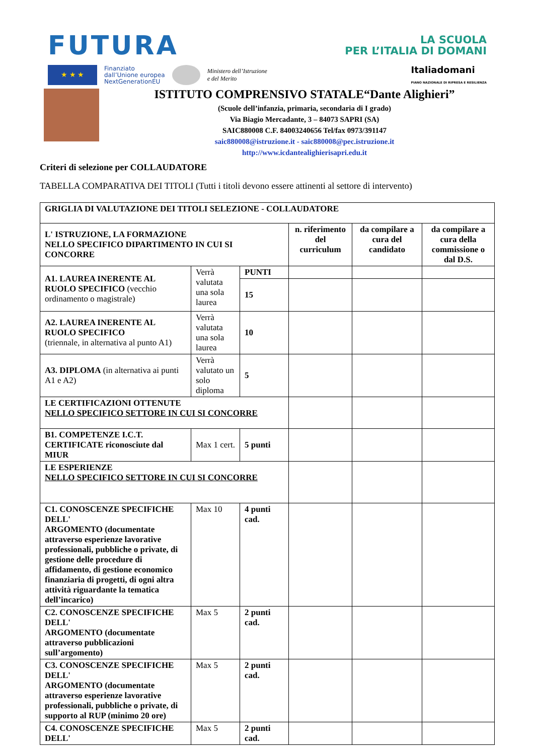FUTURA
LA SCUOLA
PER L’ITALIA DI DOMANI
★ ★ ★
Finanziato
dall’Unione europea
NextGenerationEU
Ministero dell’Istruzione
e del Merito
Italiadomani
PIANO NAZIONALE DI RIPRESA E RESILIENZA
ISTITUTO COMPRENSIVO STATALE“Dante Alighieri”
(Scuole dell’infanzia, primaria, secondaria di I grado)
Via Biagio Mercadante, 3 – 84073 SAPRI (SA)
SAIC880008 C.F. 84003240656 Tel/fax 0973/391147
saic880008@istruzione.it - saic880008@pec.istruzione.it
http://www.icdantealighierisapri.edu.it
Criteri di selezione per COLLAUDATORE
TABELLA COMPARATIVA DEI TITOLI (Tutti i titoli devono essere attinenti al settore di intervento)
| GRIGLIA DI VALUTAZIONE DEI TITOLI SELEZIONE - COLLAUDATORE | | | | | |
| L' ISTRUZIONE, LA FORMAZIONE NELLO SPECIFICO DIPARTIMENTO IN CUI SI CONCORRE | | | n. riferimento del curriculum | da compilare a cura del candidato | da compilare a cura della commissione o dal D.S. |
| A1. LAUREA INERENTE AL RUOLO SPECIFICO (vecchio ordinamento o magistrale) | Verrà valutata una sola laurea | PUNTI | | | |
| | | 15 | | | |
| A2. LAUREA INERENTE AL RUOLO SPECIFICO (triennale, in alternativa al punto A1) | Verrà valutata una sola laurea | 10 | | | |
| A3. DIPLOMA (in alternativa ai punti A1 e A2) | Verrà valutato un solo diploma | 5 | | | |
| LE CERTIFICAZIONI OTTENUTE NELLO SPECIFICO SETTORE IN CUI SI CONCORRE | | | | | |
| B1. COMPETENZE I.C.T. CERTIFICATE riconosciute dal MIUR | Max 1 cert. | 5 punti | | | |
| LE ESPERIENZE NELLO SPECIFICO SETTORE IN CUI SI CONCORRE | | | | | |
| C1. CONOSCENZE SPECIFICHE DELL' ARGOMENTO (documentate attraverso esperienze lavorative professionali, pubbliche o private, di gestione delle procedure di affidamento, di gestione economico finanziaria di progetti, di ogni altra attività riguardante la tematica dell’incarico) | Max 10 | 4 punti cad. | | | |
| C2. CONOSCENZE SPECIFICHE DELL' ARGOMENTO (documentate attraverso pubblicazioni sull’argomento) | Max 5 | 2 punti cad. | | | |
| C3. CONOSCENZE SPECIFICHE DELL' ARGOMENTO (documentate attraverso esperienze lavorative professionali, pubbliche o private, di supporto al RUP (minimo 20 ore) | Max 5 | 2 punti cad. | | | |
| C4. CONOSCENZE SPECIFICHE DELL' | Max 5 | 2 punti cad. | | | |